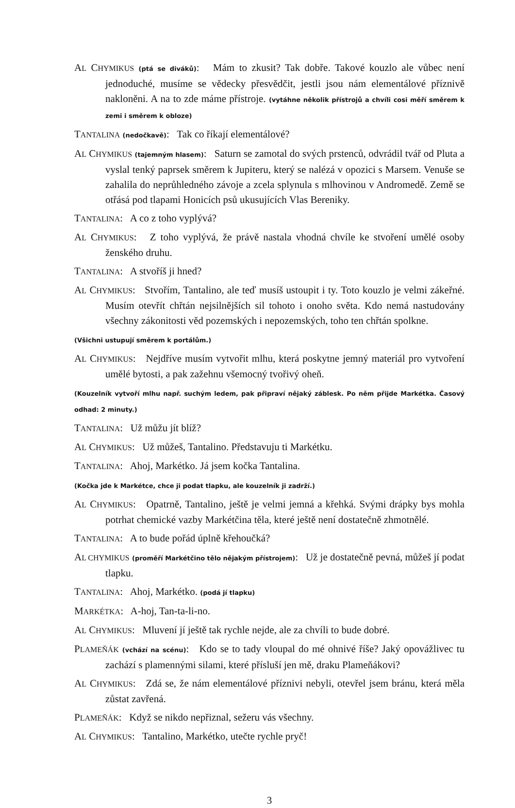AL CHYMIKUS (ptá se diváků): Mám to zkusit? Tak dobře. Takové kouzlo ale vůbec není jednoduché, musíme se vědecky přesvědčit, jestli jsou nám elementálové příznivě nakloněni. A na to zde máme přístroje. (vytáhne několik přístrojů a chvíli cosi měří směrem k zemi i směrem k obloze)
TANTALINA (nedočkavě): Tak co říkají elementálové?
AL CHYMIKUS (tajemným hlasem): Saturn se zamotal do svých prstenců, odvrádil tvář od Pluta a vyslal tenký paprsek směrem k Jupiteru, který se nalézá v opozici s Marsem. Venuše se zahalila do neprůhledného závoje a zcela splynula s mlhovinou v Andromedě. Země se otřásá pod tlapami Honicích psů ukusujících Vlas Bereniky.
TANTALINA: A co z toho vyplývá?
AL CHYMIKUS: Z toho vyplývá, že právě nastala vhodná chvíle ke stvoření umělé osoby ženského druhu.
TANTALINA: A stvoříš ji hned?
AL CHYMIKUS: Stvořím, Tantalino, ale teď musíš ustoupit i ty. Toto kouzlo je velmi zákeřné. Musím otevřít chřtán nejsilnějších sil tohoto i onoho světa. Kdo nemá nastudovány všechny zákonitosti věd pozemských i nepozemských, toho ten chřtán spolkne.
(Všichni ustupují směrem k portálům.)
AL CHYMIKUS: Nejdříve musím vytvořit mlhu, která poskytne jemný materiál pro vytvoření umělé bytosti, a pak zažehnu všemocný tvořivý oheň.
(Kouzelník vytvoří mlhu např. suchým ledem, pak připraví nějaký záblesk. Po něm přijde Markétka. Časový odhad: 2 minuty.)
TANTALINA: Už můžu jít blíž?
AL CHYMIKUS: Už můžeš, Tantalino. Představuju ti Markétku.
TANTALINA: Ahoj, Markétko. Já jsem kočka Tantalina.
(Kočka jde k Markétce, chce ji podat tlapku, ale kouzelník ji zadrží.)
AL CHYMIKUS: Opatrně, Tantalino, ještě je velmi jemná a křehká. Svými drápky bys mohla potrhat chemické vazby Markétčina těla, které ještě není dostatečně zhmotnělé.
TANTALINA: A to bude pořád úplně křehoučká?
AL CHYMIKUS (proměří Markétčino tělo nějakým přístrojem): Už je dostatečně pevná, můžeš jí podat tlapku.
TANTALINA: Ahoj, Markétko. (podá jí tlapku)
MARKÉTKA: A-hoj, Tan-ta-li-no.
AL CHYMIKUS: Mluvení jí ještě tak rychle nejde, ale za chvíli to bude dobré.
PLAMEŇÁK (vchází na scénu): Kdo se to tady vloupal do mé ohnivé říše? Jaký opovážlivec tu zachází s plamennými silami, které přísluší jen mě, draku Plameňákovi?
AL CHYMIKUS: Zdá se, že nám elementálové příznivi nebyli, otevřel jsem bránu, která měla zůstat zavřená.
PLAMEŇÁK: Když se nikdo nepřiznal, sežeru vás všechny.
AL CHYMIKUS: Tantalino, Markétko, utečte rychle pryč!
3